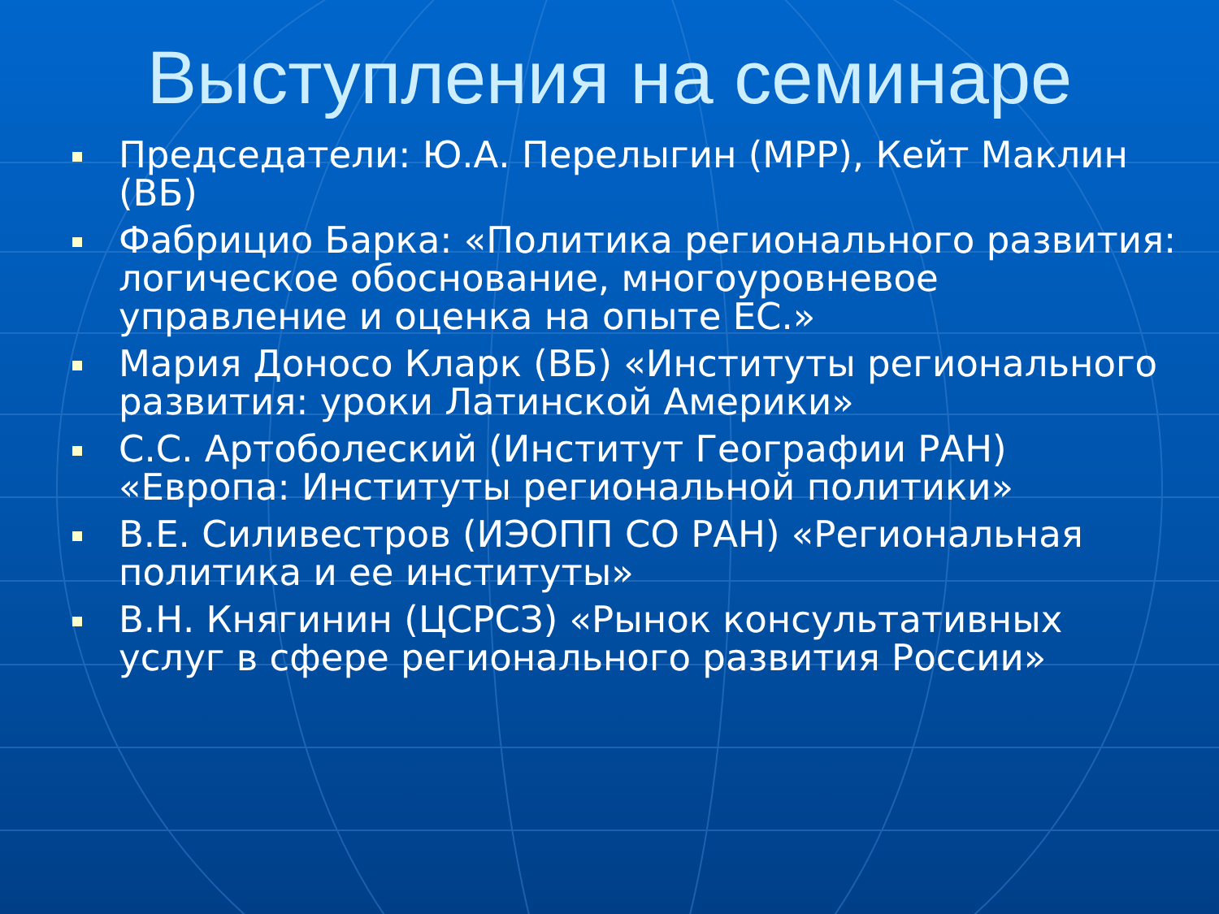Выступления на семинаре
Председатели: Ю.А. Перелыгин (МРР), Кейт Маклин (ВБ)
Фабрицио Барка: «Политика регионального развития: логическое обоснование, многоуровневое управление и оценка на опыте ЕС.»
Мария Доносо Кларк (ВБ) «Институты регионального развития: уроки Латинской Америки»
С.С. Артоболеский (Институт Географии РАН) «Европа: Институты региональной политики»
В.Е. Силивестров (ИЭОПП СО РАН) «Региональная политика и ее институты»
В.Н. Княгинин (ЦСРСЗ) «Рынок консультативных услуг в сфере регионального развития России»